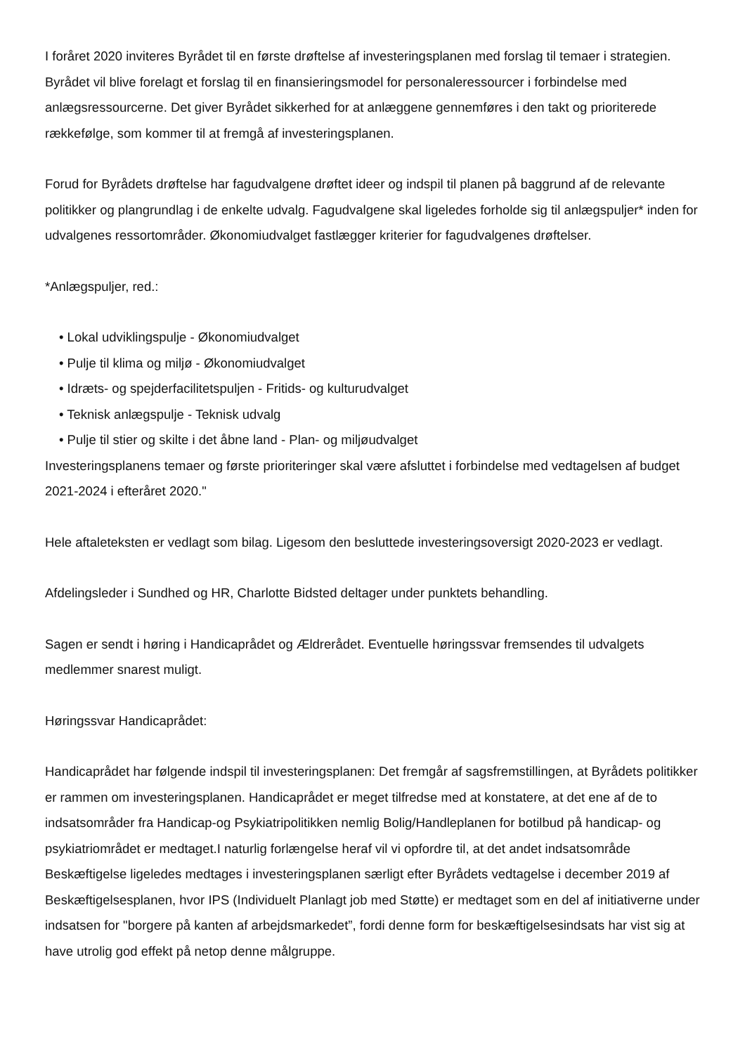I foråret 2020 inviteres Byrådet til en første drøftelse af investeringsplanen med forslag til temaer i strategien. Byrådet vil blive forelagt et forslag til en finansieringsmodel for personaleressourcer i forbindelse med anlægsressourcerne. Det giver Byrådet sikkerhed for at anlæggene gennemføres i den takt og prioriterede rækkefølge, som kommer til at fremgå af investeringsplanen.
Forud for Byrådets drøftelse har fagudvalgene drøftet ideer og indspil til planen på baggrund af de relevante politikker og plangrundlag i de enkelte udvalg. Fagudvalgene skal ligeledes forholde sig til anlægspuljer* inden for udvalgenes ressortområder. Økonomiudvalget fastlægger kriterier for fagudvalgenes drøftelser.
*Anlægspuljer, red.:
• Lokal udviklingspulje - Økonomiudvalget
• Pulje til klima og miljø - Økonomiudvalget
• Idræts- og spejderfacilitetspuljen - Fritids- og kulturudvalget
• Teknisk anlægspulje - Teknisk udvalg
• Pulje til stier og skilte i det åbne land - Plan- og miljøudvalget
Investeringsplanens temaer og første prioriteringer skal være afsluttet i forbindelse med vedtagelsen af budget 2021-2024 i efteråret 2020."
Hele aftaleteksten er vedlagt som bilag. Ligesom den besluttede investeringsoversigt 2020-2023 er vedlagt.
Afdelingsleder i Sundhed og HR, Charlotte Bidsted deltager under punktets behandling.
Sagen er sendt i høring i Handicaprådet og Ældrerådet. Eventuelle høringssvar fremsendes til udvalgets medlemmer snarest muligt.
Høringssvar Handicaprådet:
Handicaprådet har følgende indspil til investeringsplanen: Det fremgår af sagsfremstillingen, at Byrådets politikker er rammen om investeringsplanen. Handicaprådet er meget tilfredse med at konstatere, at det ene af de to indsatsområder fra Handicap-og Psykiatripolitikken nemlig Bolig/Handleplanen for botilbud på handicap- og psykiatriområdet er medtaget.I naturlig forlængelse heraf vil vi opfordre til, at det andet indsatsområde Beskæftigelse ligeledes medtages i investeringsplanen særligt efter Byrådets vedtagelse i december 2019 af Beskæftigelsesplanen, hvor IPS (Individuelt Planlagt job med Støtte) er medtaget som en del af initiativerne under indsatsen for "borgere på kanten af arbejdsmarkedet”, fordi denne form for beskæftigelsesindsats har vist sig at have utrolig god effekt på netop denne målgruppe.